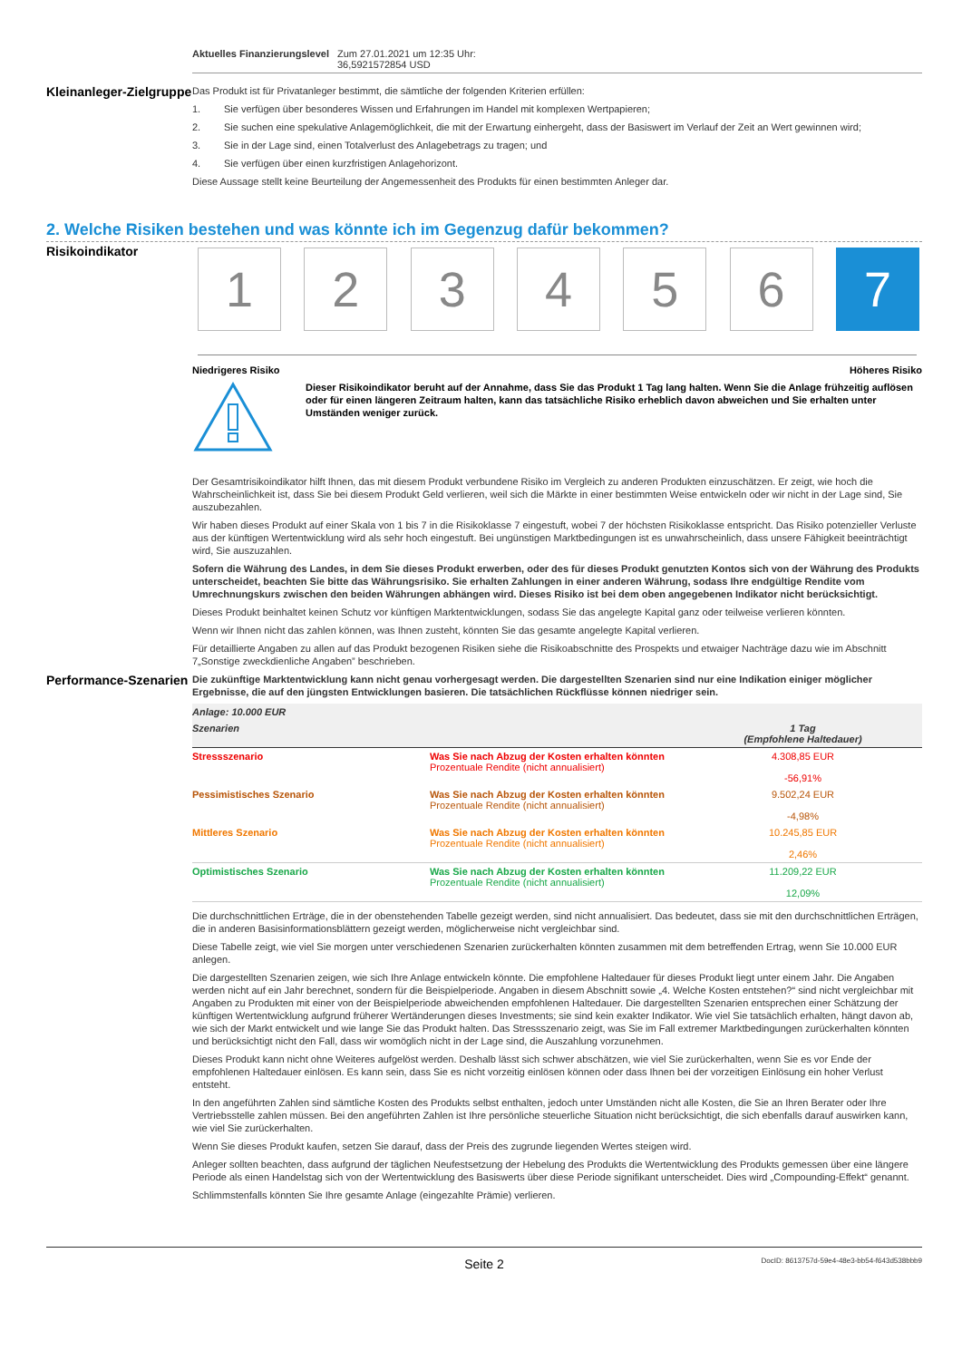| Aktuelles Finanzierungslevel | Zum 27.01.2021 um 12:35 Uhr: 36,5921572854 USD |
Kleinanleger-Zielgruppe
Das Produkt ist für Privatanleger bestimmt, die sämtliche der folgenden Kriterien erfüllen:
1. Sie verfügen über besonderes Wissen und Erfahrungen im Handel mit komplexen Wertpapieren;
2. Sie suchen eine spekulative Anlagemöglichkeit, die mit der Erwartung einhergeht, dass der Basiswert im Verlauf der Zeit an Wert gewinnen wird;
3. Sie in der Lage sind, einen Totalverlust des Anlagebetrags zu tragen; und
4. Sie verfügen über einen kurzfristigen Anlagehorizont.
Diese Aussage stellt keine Beurteilung der Angemessenheit des Produkts für einen bestimmten Anleger dar.
2. Welche Risiken bestehen und was könnte ich im Gegenzug dafür bekommen?
Risikoindikator
1 2 3 4 5 6 7
Niedrigeres Risiko Höheres Risiko
Dieser Risikoindikator beruht auf der Annahme, dass Sie das Produkt 1 Tag lang halten. Wenn Sie die Anlage frühzeitig auflösen oder für einen längeren Zeitraum halten, kann das tatsächliche Risiko erheblich davon abweichen und Sie erhalten unter Umständen weniger zurück.
Der Gesamtrisikoindikator hilft Ihnen, das mit diesem Produkt verbundene Risiko im Vergleich zu anderen Produkten einzuschätzen. Er zeigt, wie hoch die Wahrscheinlichkeit ist, dass Sie bei diesem Produkt Geld verlieren, weil sich die Märkte in einer bestimmten Weise entwickeln oder wir nicht in der Lage sind, Sie auszubezahlen.
Wir haben dieses Produkt auf einer Skala von 1 bis 7 in die Risikoklasse 7 eingestuft, wobei 7 der höchsten Risikoklasse entspricht. Das Risiko potenzieller Verluste aus der künftigen Wertentwicklung wird als sehr hoch eingestuft. Bei ungünstigen Marktbedingungen ist es unwahrscheinlich, dass unsere Fähigkeit beeinträchtigt wird, Sie auszuzahlen.
Sofern die Währung des Landes, in dem Sie dieses Produkt erwerben, oder des für dieses Produkt genutzten Kontos sich von der Währung des Produkts unterscheidet, beachten Sie bitte das Währungsrisiko. Sie erhalten Zahlungen in einer anderen Währung, sodass Ihre endgültige Rendite vom Umrechnungskurs zwischen den beiden Währungen abhängen wird. Dieses Risiko ist bei dem oben angegebenen Indikator nicht berücksichtigt.
Dieses Produkt beinhaltet keinen Schutz vor künftigen Marktentwicklungen, sodass Sie das angelegte Kapital ganz oder teilweise verlieren könnten.
Wenn wir Ihnen nicht das zahlen können, was Ihnen zusteht, könnten Sie das gesamte angelegte Kapital verlieren.
Für detaillierte Angaben zu allen auf das Produkt bezogenen Risiken siehe die Risikoabschnitte des Prospekts und etwaiger Nachträge dazu wie im Abschnitt 7„Sonstige zweckdienliche Angaben” beschrieben.
Performance-Szenarien
Die zukünftige Marktentwicklung kann nicht genau vorhergesagt werden. Die dargestellten Szenarien sind nur eine Indikation einiger möglicher Ergebnisse, die auf den jüngsten Entwicklungen basieren. Die tatsächlichen Rückflüsse können niedriger sein.
| Anlage: 10.000 EUR | | |
| --- | --- | --- |
| Szenarien | | 1 Tag (Empfohlene Haltedauer) |
| Stressszenario | Was Sie nach Abzug der Kosten erhalten könnten Prozentuale Rendite (nicht annualisiert) | 4.308,85 EUR -56,91% |
| Pessimistisches Szenario | Was Sie nach Abzug der Kosten erhalten könnten Prozentuale Rendite (nicht annualisiert) | 9.502,24 EUR -4,98% |
| Mittleres Szenario | Was Sie nach Abzug der Kosten erhalten könnten Prozentuale Rendite (nicht annualisiert) | 10.245,85 EUR 2,46% |
| Optimistisches Szenario | Was Sie nach Abzug der Kosten erhalten könnten Prozentuale Rendite (nicht annualisiert) | 11.209,22 EUR 12,09% |
Die durchschnittlichen Erträge, die in der obenstehenden Tabelle gezeigt werden, sind nicht annualisiert. Das bedeutet, dass sie mit den durchschnittlichen Erträgen, die in anderen Basisinformationsblättern gezeigt werden, möglicherweise nicht vergleichbar sind.
Diese Tabelle zeigt, wie viel Sie morgen unter verschiedenen Szenarien zurückerhalten könnten zusammen mit dem betreffenden Ertrag, wenn Sie 10.000 EUR anlegen.
Die dargestellten Szenarien zeigen, wie sich Ihre Anlage entwickeln könnte. Die empfohlene Haltedauer für dieses Produkt liegt unter einem Jahr. Die Angaben werden nicht auf ein Jahr berechnet, sondern für die Beispielperiode. Angaben in diesem Abschnitt sowie „4. Welche Kosten entstehen?“ sind nicht vergleichbar mit Angaben zu Produkten mit einer von der Beispielperiode abweichenden empfohlenen Haltedauer. Die dargestellten Szenarien entsprechen einer Schätzung der künftigen Wertentwicklung aufgrund früherer Wertänderungen dieses Investments; sie sind kein exakter Indikator. Wie viel Sie tatsächlich erhalten, hängt davon ab, wie sich der Markt entwickelt und wie lange Sie das Produkt halten. Das Stressszenario zeigt, was Sie im Fall extremer Marktbedingungen zurückerhalten könnten und berücksichtigt nicht den Fall, dass wir womöglich nicht in der Lage sind, die Auszahlung vorzunehmen.
Dieses Produkt kann nicht ohne Weiteres aufgelöst werden. Deshalb lässt sich schwer abschätzen, wie viel Sie zurückerhalten, wenn Sie es vor Ende der empfohlenen Haltedauer einlösen. Es kann sein, dass Sie es nicht vorzeitig einlösen können oder dass Ihnen bei der vorzeitigen Einlösung ein hoher Verlust entsteht.
In den angeführten Zahlen sind sämtliche Kosten des Produkts selbst enthalten, jedoch unter Umständen nicht alle Kosten, die Sie an Ihren Berater oder Ihre Vertriebsstelle zahlen müssen. Bei den angeführten Zahlen ist Ihre persönliche steuerliche Situation nicht berücksichtigt, die sich ebenfalls darauf auswirken kann, wie viel Sie zurückerhalten.
Wenn Sie dieses Produkt kaufen, setzen Sie darauf, dass der Preis des zugrunde liegenden Wertes steigen wird.
Anleger sollten beachten, dass aufgrund der täglichen Neufestsetzung der Hebelung des Produkts die Wertentwicklung des Produkts gemessen über eine längere Periode als einen Handelstag sich von der Wertentwicklung des Basiswerts über diese Periode signifikant unterscheidet. Dies wird „Compounding-Effekt“ genannt.
Schlimmstenfalls könnten Sie Ihre gesamte Anlage (eingezahlte Prämie) verlieren.
Seite 2 DocID: 8613757d-59e4-48e3-bb54-f643d538bbb9